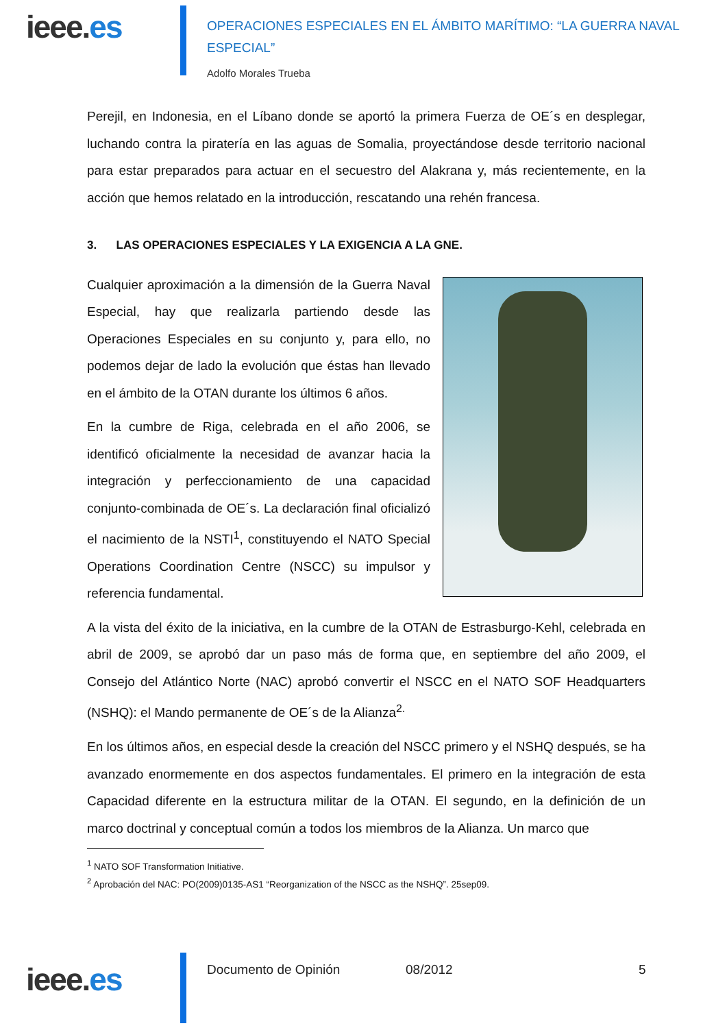ieee.es
OPERACIONES ESPECIALES EN EL ÁMBITO MARÍTIMO: “LA GUERRA NAVAL ESPECIAL”
Adolfo Morales Trueba
Perejil, en Indonesia, en el Líbano donde se aportó la primera Fuerza de OE´s en desplegar, luchando contra la piratería en las aguas de Somalia, proyectándose desde territorio nacional para estar preparados para actuar en el secuestro del Alakrana y, más recientemente, en la acción que hemos relatado en la introducción, rescatando una rehén francesa.
3. LAS OPERACIONES ESPECIALES Y LA EXIGENCIA A LA GNE.
Cualquier aproximación a la dimensión de la Guerra Naval Especial, hay que realizarla partiendo desde las Operaciones Especiales en su conjunto y, para ello, no podemos dejar de lado la evolución que éstas han llevado en el ámbito de la OTAN durante los últimos 6 años.
En la cumbre de Riga, celebrada en el año 2006, se identificó oficialmente la necesidad de avanzar hacia la integración y perfeccionamiento de una capacidad conjunto-combinada de OE´s. La declaración final oficializó el nacimiento de la NSTI<sup>1</sup>, constituyendo el NATO Special Operations Coordination Centre (NSCC) su impulsor y referencia fundamental.
A la vista del éxito de la iniciativa, en la cumbre de la OTAN de Estrasburgo-Kehl, celebrada en abril de 2009, se aprobó dar un paso más de forma que, en septiembre del año 2009, el Consejo del Atlántico Norte (NAC) aprobó convertir el NSCC en el NATO SOF Headquarters (NSHQ): el Mando permanente de OE´s de la Alianza<sup>2.</sup>
En los últimos años, en especial desde la creación del NSCC primero y el NSHQ después, se ha avanzado enormemente en dos aspectos fundamentales. El primero en la integración de esta Capacidad diferente en la estructura militar de la OTAN. El segundo, en la definición de un marco doctrinal y conceptual común a todos los miembros de la Alianza. Un marco que
<sup>1</sup> NATO SOF Transformation Initiative.
<sup>2</sup> Aprobación del NAC: PO(2009)0135-AS1 “Reorganization of the NSCC as the NSHQ”. 25sep09.
ieee.es
Documento de Opinión 08/2012 5